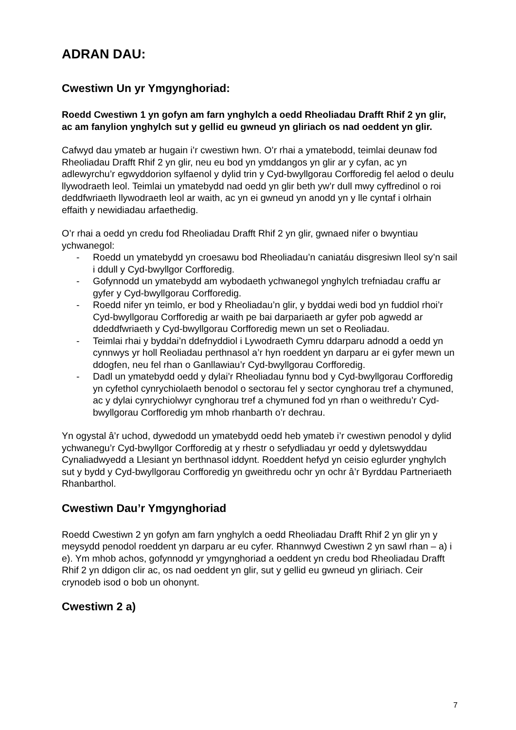ADRAN DAU:
Cwestiwn Un yr Ymgynghoriad:
Roedd Cwestiwn 1 yn gofyn am farn ynghylch a oedd Rheoliadau Drafft Rhif 2 yn glir, ac am fanylion ynghylch sut y gellid eu gwneud yn gliriach os nad oeddent yn glir.
Cafwyd dau ymateb ar hugain i’r cwestiwn hwn. O’r rhai a ymatebodd, teimlai deunaw fod Rheoliadau Drafft Rhif 2 yn glir, neu eu bod yn ymddangos yn glir ar y cyfan, ac yn adlewyrchu’r egwyddorion sylfaenol y dylid trin y Cyd-bwyllgorau Corfforedig fel aelod o deulu llywodraeth leol. Teimlai un ymatebydd nad oedd yn glir beth yw’r dull mwy cyffredinol o roi deddfwriaeth llywodraeth leol ar waith, ac yn ei gwneud yn anodd yn y lle cyntaf i olrhain effaith y newidiadau arfaethedig.
O’r rhai a oedd yn credu fod Rheoliadau Drafft Rhif 2 yn glir, gwnaed nifer o bwyntiau ychwanegol:
- Roedd un ymatebydd yn croesawu bod Rheoliadau’n caniatáu disgresiwn lleol sy’n sail i ddull y Cyd-bwyllgor Corfforedig.
- Gofynnodd un ymatebydd am wybodaeth ychwanegol ynghylch trefniadau craffu ar gyfer y Cyd-bwyllgorau Corfforedig.
- Roedd nifer yn teimlo, er bod y Rheoliadau’n glir, y byddai wedi bod yn fuddiol rhoi’r Cyd-bwyllgorau Corfforedig ar waith pe bai darpariaeth ar gyfer pob agwedd ar ddeddfwriaeth y Cyd-bwyllgorau Corfforedig mewn un set o Reoliadau.
- Teimlai rhai y byddai’n ddefnyddiol i Lywodraeth Cymru ddarparu adnodd a oedd yn cynnwys yr holl Reoliadau perthnasol a’r hyn roeddent yn darparu ar ei gyfer mewn un ddogfen, neu fel rhan o Ganllawiau’r Cyd-bwyllgorau Corfforedig.
- Dadl un ymatebydd oedd y dylai’r Rheoliadau fynnu bod y Cyd-bwyllgorau Corfforedig yn cyfethol cynrychiolaeth benodol o sectorau fel y sector cynghorau tref a chymuned, ac y dylai cynrychiolwyr cynghorau tref a chymuned fod yn rhan o weithredu’r Cyd-bwyllgorau Corfforedig ym mhob rhanbarth o’r dechrau.
Yn ogystal â’r uchod, dywedodd un ymatebydd oedd heb ymateb i’r cwestiwn penodol y dylid ychwanegu’r Cyd-bwyllgor Corfforedig at y rhestr o sefydliadau yr oedd y dyletswyddau Cynaliadwyedd a Llesiant yn berthnasol iddynt. Roeddent hefyd yn ceisio eglurder ynghylch sut y bydd y Cyd-bwyllgorau Corfforedig yn gweithredu ochr yn ochr â’r Byrddau Partneriaeth Rhanbarthol.
Cwestiwn Dau’r Ymgynghoriad
Roedd Cwestiwn 2 yn gofyn am farn ynghylch a oedd Rheoliadau Drafft Rhif 2 yn glir yn y meysydd penodol roeddent yn darparu ar eu cyfer. Rhannwyd Cwestiwn 2 yn sawl rhan – a) i e). Ym mhob achos, gofynnodd yr ymgynghoriad a oeddent yn credu bod Rheoliadau Drafft Rhif 2 yn ddigon clir ac, os nad oeddent yn glir, sut y gellid eu gwneud yn gliriach. Ceir crynodeb isod o bob un ohonynt.
Cwestiwn 2 a)
7